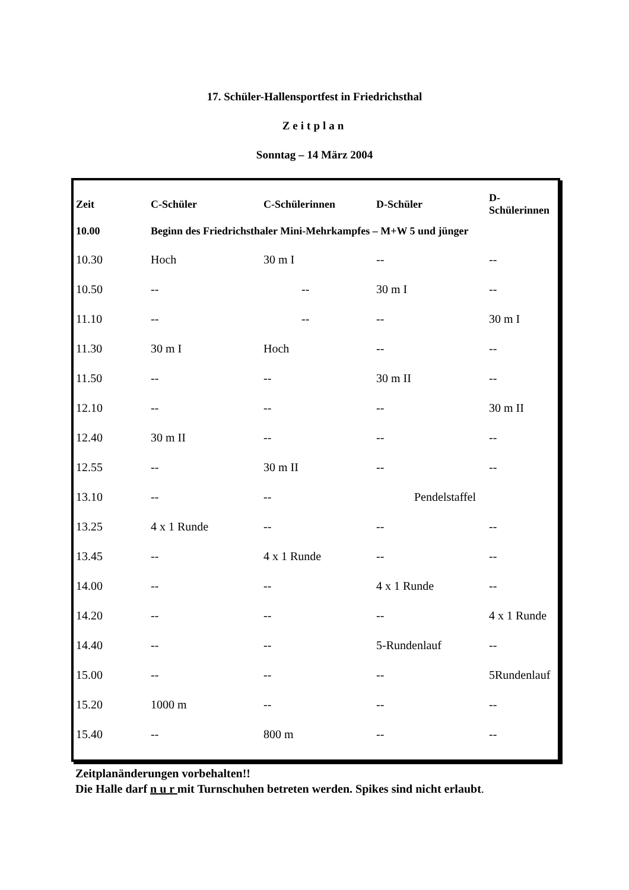17. Schüler-Hallensportfest in Friedrichsthal
Zeitplan
Sonntag – 14 März 2004
| Zeit | C-Schüler | C-Schülerinnen | D-Schüler | D-Schülerinnen |
| --- | --- | --- | --- | --- |
| 10.00 | Beginn des Friedrichsthaler Mini-Mehrkampfes – M+W 5 und jünger | | | |
| 10.30 | Hoch | 30 m I | -- | -- |
| 10.50 | -- | -- | 30 m I | -- |
| 11.10 | -- | -- | -- | 30 m I |
| 11.30 | 30 m I | Hoch | -- | -- |
| 11.50 | -- | -- | 30 m II | -- |
| 12.10 | -- | -- | -- | 30 m II |
| 12.40 | 30 m II | -- | -- | -- |
| 12.55 | -- | 30 m II | -- | -- |
| 13.10 | -- | -- | Pendelstaffel | |
| 13.25 | 4 x 1 Runde | -- | -- | -- |
| 13.45 | -- | 4 x 1 Runde | -- | -- |
| 14.00 | -- | -- | 4 x 1 Runde | -- |
| 14.20 | -- | -- | -- | 4 x 1 Runde |
| 14.40 | -- | -- | 5-Rundenlauf | -- |
| 15.00 | -- | -- | -- | 5Rundenlauf |
| 15.20 | 1000 m | -- | -- | -- |
| 15.40 | -- | 800 m | -- | -- |
Zeitplanänderungen vorbehalten!!
Die Halle darf n u r mit Turnschuhen betreten werden. Spikes sind nicht erlaubt.